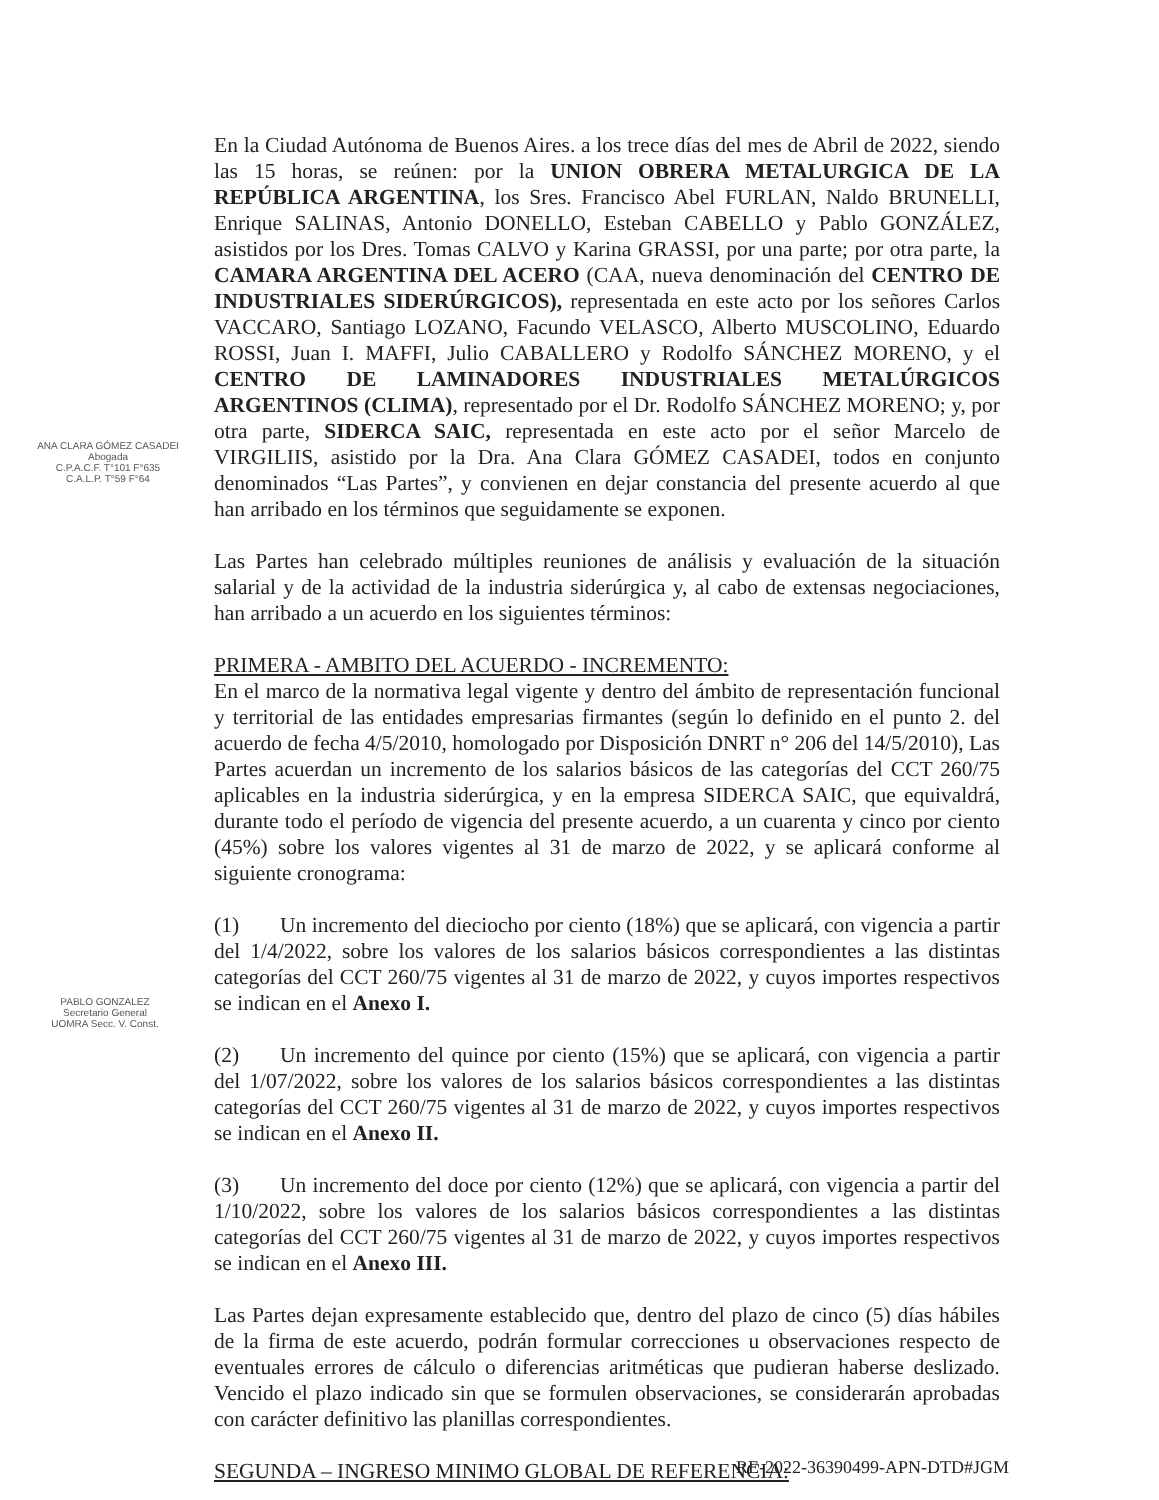ANA CLARA GÓMEZ CASADEI
Abogada
C.P.A.C.F. T°101 F°635
C.A.L.P. T°59 F°64
PABLO GONZALEZ
Secretario General
UOMRA Secc. V. Const.
En la Ciudad Autónoma de Buenos Aires. a los trece días del mes de Abril de 2022, siendo las 15 horas, se reúnen: por la UNION OBRERA METALURGICA DE LA REPÚBLICA ARGENTINA, los Sres. Francisco Abel FURLAN, Naldo BRUNELLI, Enrique SALINAS, Antonio DONELLO, Esteban CABELLO y Pablo GONZÁLEZ, asistidos por los Dres. Tomas CALVO y Karina GRASSI, por una parte; por otra parte, la CAMARA ARGENTINA DEL ACERO (CAA, nueva denominación del CENTRO DE INDUSTRIALES SIDERÚRGICOS), representada en este acto por los señores Carlos VACCARO, Santiago LOZANO, Facundo VELASCO, Alberto MUSCOLINO, Eduardo ROSSI, Juan I. MAFFI, Julio CABALLERO y Rodolfo SÁNCHEZ MORENO, y el CENTRO DE LAMINADORES INDUSTRIALES METALÚRGICOS ARGENTINOS (CLIMA), representado por el Dr. Rodolfo SÁNCHEZ MORENO; y, por otra parte, SIDERCA SAIC, representada en este acto por el señor Marcelo de VIRGILIIS, asistido por la Dra. Ana Clara GÓMEZ CASADEI, todos en conjunto denominados “Las Partes”, y convienen en dejar constancia del presente acuerdo al que han arribado en los términos que seguidamente se exponen.
Las Partes han celebrado múltiples reuniones de análisis y evaluación de la situación salarial y de la actividad de la industria siderúrgica y, al cabo de extensas negociaciones, han arribado a un acuerdo en los siguientes términos:
PRIMERA - AMBITO DEL ACUERDO - INCREMENTO:
En el marco de la normativa legal vigente y dentro del ámbito de representación funcional y territorial de las entidades empresarias firmantes (según lo definido en el punto 2. del acuerdo de fecha 4/5/2010, homologado por Disposición DNRT n° 206 del 14/5/2010), Las Partes acuerdan un incremento de los salarios básicos de las categorías del CCT 260/75 aplicables en la industria siderúrgica, y en la empresa SIDERCA SAIC, que equivaldrá, durante todo el período de vigencia del presente acuerdo, a un cuarenta y cinco por ciento (45%) sobre los valores vigentes al 31 de marzo de 2022, y se aplicará conforme al siguiente cronograma:
(1) Un incremento del dieciocho por ciento (18%) que se aplicará, con vigencia a partir del 1/4/2022, sobre los valores de los salarios básicos correspondientes a las distintas categorías del CCT 260/75 vigentes al 31 de marzo de 2022, y cuyos importes respectivos se indican en el Anexo I.
(2) Un incremento del quince por ciento (15%) que se aplicará, con vigencia a partir del 1/07/2022, sobre los valores de los salarios básicos correspondientes a las distintas categorías del CCT 260/75 vigentes al 31 de marzo de 2022, y cuyos importes respectivos se indican en el Anexo II.
(3) Un incremento del doce por ciento (12%) que se aplicará, con vigencia a partir del 1/10/2022, sobre los valores de los salarios básicos correspondientes a las distintas categorías del CCT 260/75 vigentes al 31 de marzo de 2022, y cuyos importes respectivos se indican en el Anexo III.
Las Partes dejan expresamente establecido que, dentro del plazo de cinco (5) días hábiles de la firma de este acuerdo, podrán formular correcciones u observaciones respecto de eventuales errores de cálculo o diferencias aritméticas que pudieran haberse deslizado. Vencido el plazo indicado sin que se formulen observaciones, se considerarán aprobadas con carácter definitivo las planillas correspondientes.
SEGUNDA – INGRESO MINIMO GLOBAL DE REFERENCIA:
RE-2022-36390499-APN-DTD#JGM